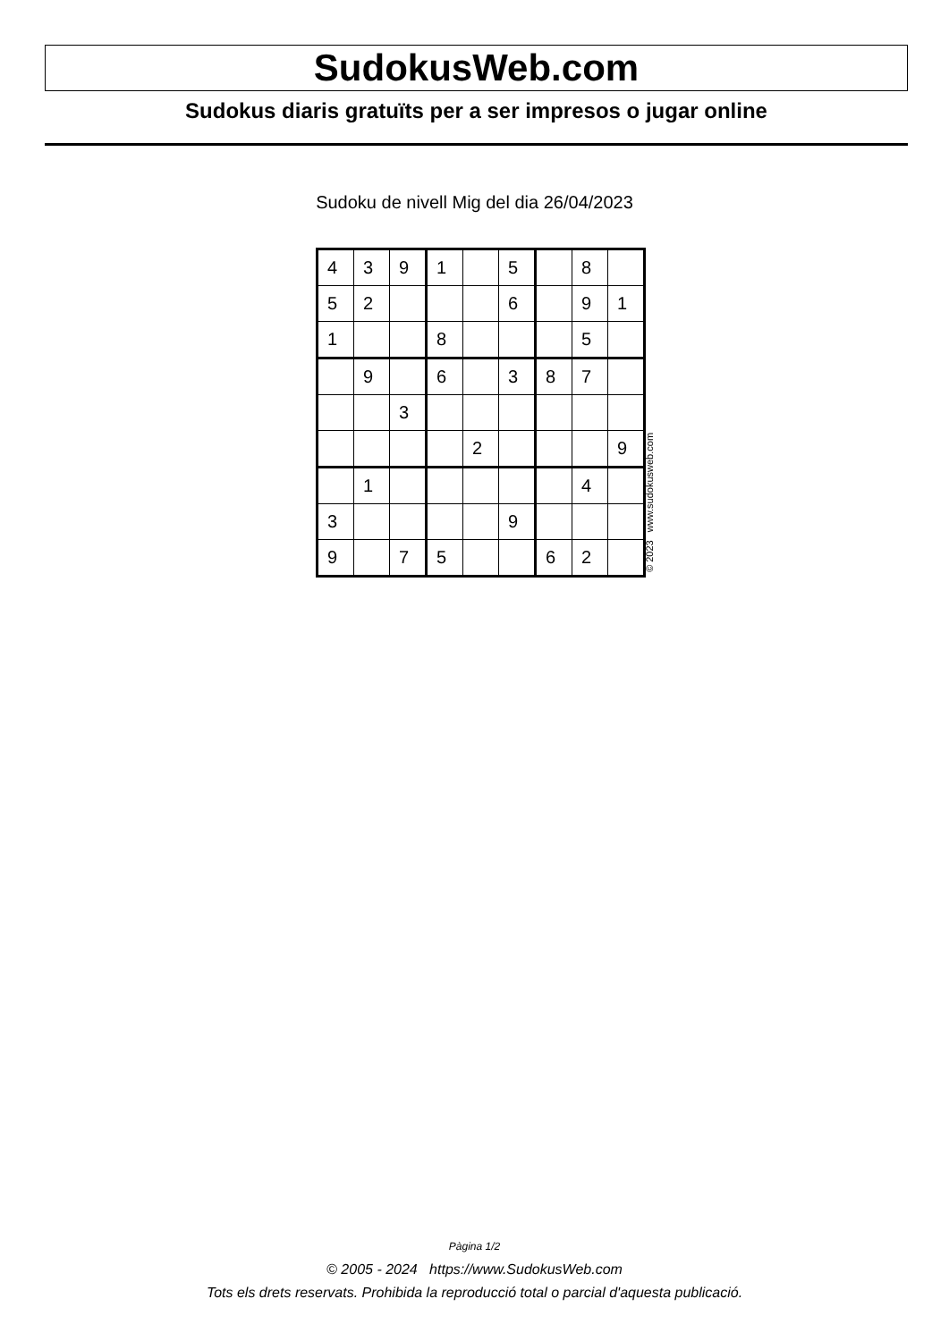SudokusWeb.com
Sudokus diaris gratuïts per a ser impresos o jugar online
Sudoku de nivell Mig del dia 26/04/2023
| 4 | 3 | 9 | 1 | | 5 | | 8 | |
| 5 | 2 | | | | 6 | | 9 | 1 |
| 1 | | | 8 | | | | 5 | |
| | 9 | | 6 | | 3 | 8 | 7 | |
| | | 3 | | | | | | |
| | | | | 2 | | | | 9 |
| | 1 | | | | | | 4 | |
| 3 | | | | | 9 | | | |
| 9 | | 7 | 5 | | | 6 | 2 | |
© 2023 www.sudokusweb.com
Pàgina 1/2
© 2005 - 2024 https://www.SudokusWeb.com
Tots els drets reservats. Prohibida la reproducció total o parcial d'aquesta publicació.